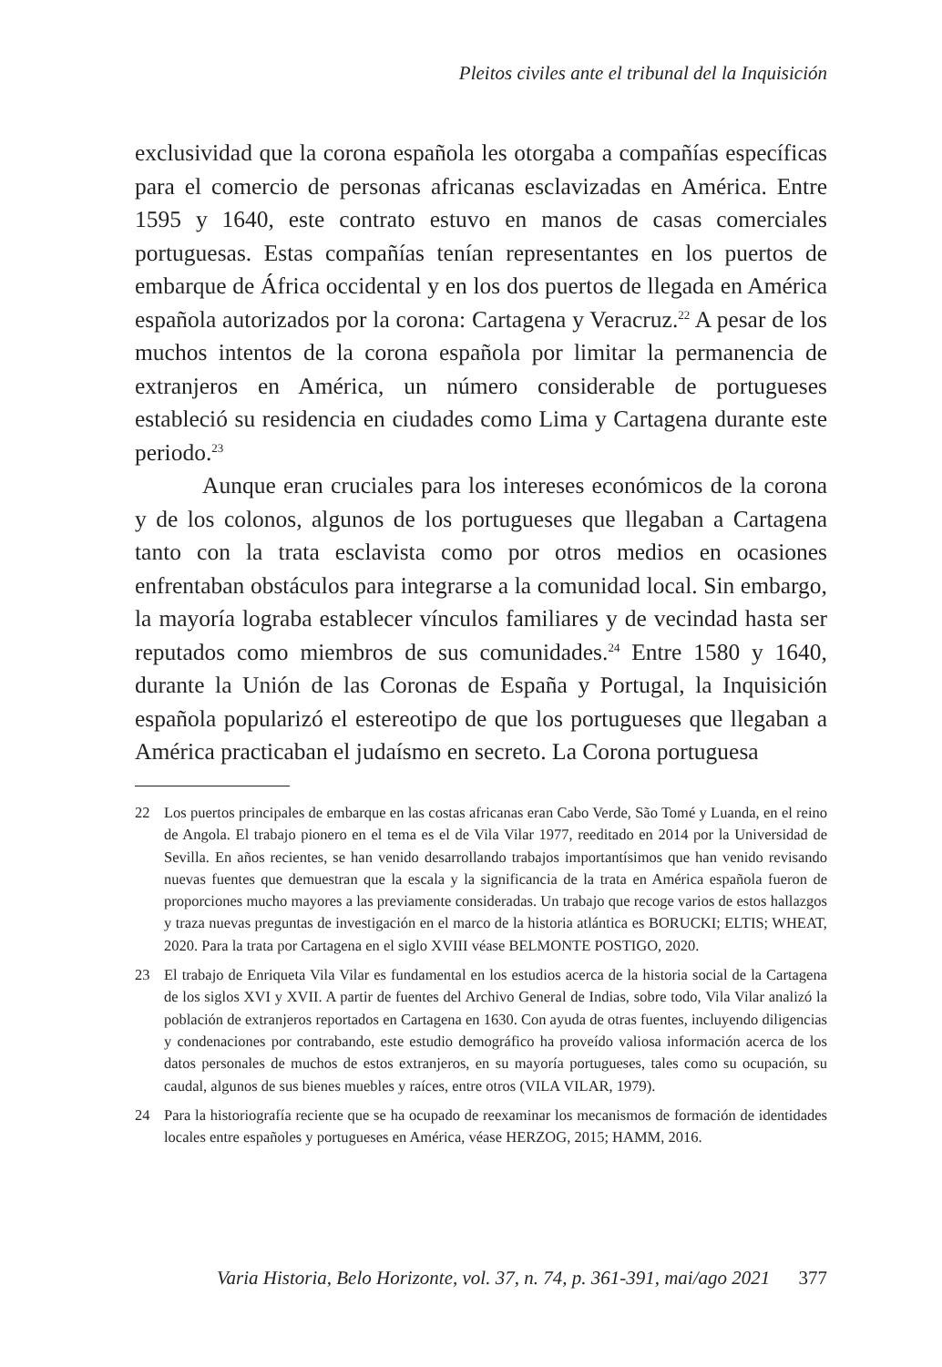Pleitos civiles ante el tribunal del la Inquisición
exclusividad que la corona española les otorgaba a compañías específicas para el comercio de personas africanas esclavizadas en América. Entre 1595 y 1640, este contrato estuvo en manos de casas comerciales portuguesas. Estas compañías tenían representantes en los puertos de embarque de África occidental y en los dos puertos de llegada en América española autorizados por la corona: Cartagena y Veracruz.<sup>22</sup> A pesar de los muchos intentos de la corona española por limitar la permanencia de extranjeros en América, un número considerable de portugueses estableció su residencia en ciudades como Lima y Cartagena durante este periodo.<sup>23</sup>
Aunque eran cruciales para los intereses económicos de la corona y de los colonos, algunos de los portugueses que llegaban a Cartagena tanto con la trata esclavista como por otros medios en ocasiones enfrentaban obstáculos para integrarse a la comunidad local. Sin embargo, la mayoría lograba establecer vínculos familiares y de vecindad hasta ser reputados como miembros de sus comunidades.<sup>24</sup> Entre 1580 y 1640, durante la Unión de las Coronas de España y Portugal, la Inquisición española popularizó el estereotipo de que los portugueses que llegaban a América practicaban el judaísmo en secreto. La Corona portuguesa
22 Los puertos principales de embarque en las costas africanas eran Cabo Verde, São Tomé y Luanda, en el reino de Angola. El trabajo pionero en el tema es el de Vila Vilar 1977, reeditado en 2014 por la Universidad de Sevilla. En años recientes, se han venido desarrollando trabajos importantísimos que han venido revisando nuevas fuentes que demuestran que la escala y la significancia de la trata en América española fueron de proporciones mucho mayores a las previamente consideradas. Un trabajo que recoge varios de estos hallazgos y traza nuevas preguntas de investigación en el marco de la historia atlántica es BORUCKI; ELTIS; WHEAT, 2020. Para la trata por Cartagena en el siglo XVIII véase BELMONTE POSTIGO, 2020.
23 El trabajo de Enriqueta Vila Vilar es fundamental en los estudios acerca de la historia social de la Cartagena de los siglos XVI y XVII. A partir de fuentes del Archivo General de Indias, sobre todo, Vila Vilar analizó la población de extranjeros reportados en Cartagena en 1630. Con ayuda de otras fuentes, incluyendo diligencias y condenaciones por contrabando, este estudio demográfico ha proveído valiosa información acerca de los datos personales de muchos de estos extranjeros, en su mayoría portugueses, tales como su ocupación, su caudal, algunos de sus bienes muebles y raíces, entre otros (VILA VILAR, 1979).
24 Para la historiografía reciente que se ha ocupado de reexaminar los mecanismos de formación de identidades locales entre españoles y portugueses en América, véase HERZOG, 2015; HAMM, 2016.
Varia Historia, Belo Horizonte, vol. 37, n. 74, p. 361-391, mai/ago 2021 377